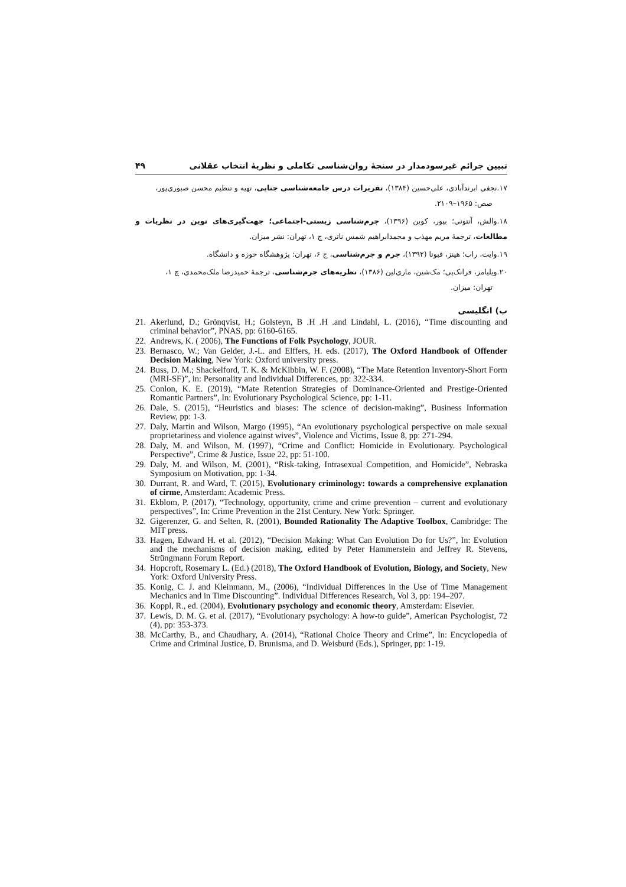تبیین جرائم غیرسودمدار در سنجهٔ روان‌شناسی تکاملی و نظریهٔ انتخاب عقلانی ۴۹
۱۷.نجفی ابرندآبادی، علی‌حسین (۱۳۸۴)، تقریرات درس جامعه‌شناسی جنایی، تهیه و تنظیم محسن صبوری‌پور،
صص: ۱۹۶۵–۲۱۰۹.
۱۸.والش، آنتونی؛ بیور، کوین (۱۳۹۶)، جرم‌شناسی زیستی-اجتماعی؛ جهت‌گیری‌های نوین در نظریات و مطالعات، ترجمهٔ مریم مهذب و محمدابراهیم شمس ناتری، چ ۱، تهران: نشر میزان.
۱۹.وایت، راب؛ هینز، فیونا (۱۳۹۲)، جرم و جرم‌شناسی، ج ۶، تهران: پژوهشگاه حوزه و دانشگاه.
۲۰.ویلیامز، فرانک‌پی؛ مک‌شین، ماری‌لین (۱۳۸۶)، نظریه‌های جرم‌شناسی، ترجمهٔ حمیدرضا ملک‌محمدی، چ ۱،
تهران: میزان.
ب) انگلیسی
21. Akerlund, D.; Grönqvist, H.; Golsteyn, B .H .H .and Lindahl, L. (2016), “Time discounting and criminal behavior”, PNAS, pp: 6160-6165.
22. Andrews, K. ( 2006), The Functions of Folk Psychology, JOUR.
23. Bernasco, W.; Van Gelder, J.-L. and Elffers, H. eds. (2017), The Oxford Handbook of Offender Decision Making, New York: Oxford university press.
24. Buss, D. M.; Shackelford, T. K. & McKibbin, W. F. (2008), “The Mate Retention Inventory-Short Form (MRI-SF)”, in: Personality and Individual Differences, pp: 322-334.
25. Conlon, K. E. (2019), “Mate Retention Strategies of Dominance-Oriented and Prestige-Oriented Romantic Partners”, In: Evolutionary Psychological Science, pp: 1-11.
26. Dale, S. (2015), “Heuristics and biases: The science of decision-making”, Business Information Review, pp: 1-3.
27. Daly, Martin and Wilson, Margo (1995), “An evolutionary psychological perspective on male sexual proprietariness and violence against wives”, Violence and Victims, Issue 8, pp: 271-294.
28. Daly, M. and Wilson, M. (1997), “Crime and Conflict: Homicide in Evolutionary. Psychological Perspective”, Crime & Justice, Issue 22, pp: 51-100.
29. Daly, M. and Wilson, M. (2001), “Risk-taking, Intrasexual Competition, and Homicide”, Nebraska Symposium on Motivation, pp: 1-34.
30. Durrant, R. and Ward, T. (2015), Evolutionary criminology: towards a comprehensive explanation of cirme, Amsterdam: Academic Press.
31. Ekblom, P. (2017), “Technology, opportunity, crime and crime prevention – current and evolutionary perspectives”, In: Crime Prevention in the 21st Century. New York: Springer.
32. Gigerenzer, G. and Selten, R. (2001), Bounded Rationality The Adaptive Toolbox, Cambridge: The MIT press.
33. Hagen, Edward H. et al. (2012), “Decision Making: What Can Evolution Do for Us?”, In: Evolution and the mechanisms of decision making, edited by Peter Hammerstein and Jeffrey R. Stevens, Strüngmann Forum Report.
34. Hopcroft, Rosemary L. (Ed.) (2018), The Oxford Handbook of Evolution, Biology, and Society, New York: Oxford University Press.
35. Konig, C. J. and Kleinmann, M., (2006), “Individual Differences in the Use of Time Management Mechanics and in Time Discounting”. Individual Differences Research, Vol 3, pp: 194–207.
36. Koppl, R., ed. (2004), Evolutionary psychology and economic theory, Amsterdam: Elsevier.
37. Lewis, D. M. G. et al. (2017), “Evolutionary psychology: A how-to guide”, American Psychologist, 72 (4), pp: 353-373.
38. McCarthy, B., and Chaudhary, A. (2014), “Rational Choice Theory and Crime”, In: Encyclopedia of Crime and Criminal Justice, D. Brunisma, and D. Weisburd (Eds.), Springer, pp: 1-19.